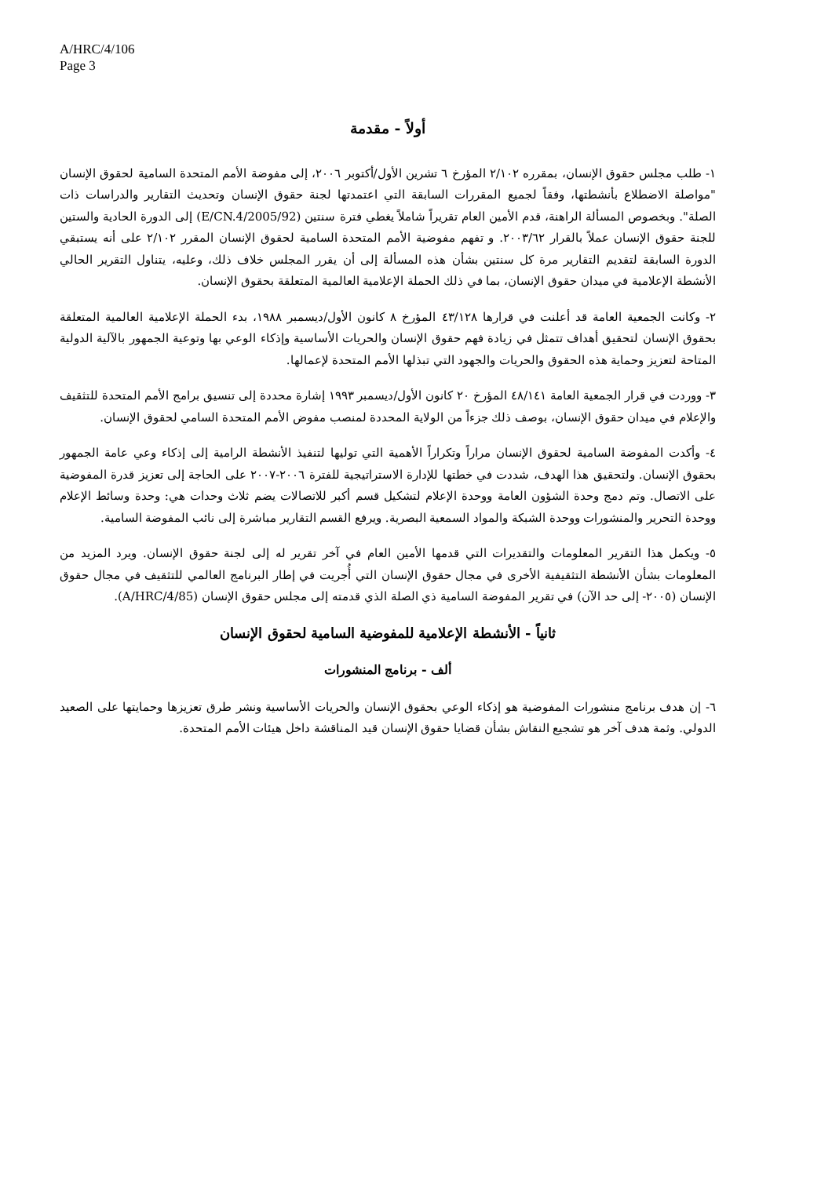A/HRC/4/106
Page 3
أولاً - مقدمة
١- طلب مجلس حقوق الإنسان، بمقرره ٢/١٠٢ المؤرخ ٦ تشرين الأول/أكتوبر ٢٠٠٦، إلى مفوضة الأمم المتحدة السامية لحقوق الإنسان "مواصلة الاضطلاع بأنشطتها، وفقاً لجميع المقررات السابقة التي اعتمدتها لجنة حقوق الإنسان وتحديث التقارير والدراسات ذات الصلة". وبخصوص المسألة الراهنة، قدم الأمين العام تقريراً شاملاً يغطي فترة سنتين (E/CN.4/2005/92) إلى الدورة الحادية والستين للجنة حقوق الإنسان عملاً بالقرار ٢٠٠٣/٦٢. و تفهم مفوضية الأمم المتحدة السامية لحقوق الإنسان المقرر ٢/١٠٢ على أنه يستبقي الدورة السابقة لتقديم التقارير مرة كل سنتين بشأن هذه المسألة إلى أن يقرر المجلس خلاف ذلك، وعليه، يتناول التقرير الحالي الأنشطة الإعلامية في ميدان حقوق الإنسان، بما في ذلك الحملة الإعلامية العالمية المتعلقة بحقوق الإنسان.
٢- وكانت الجمعية العامة قد أعلنت في قرارها ٤٣/١٢٨ المؤرخ ٨ كانون الأول/ديسمبر ١٩٨٨، بدء الحملة الإعلامية العالمية المتعلقة بحقوق الإنسان لتحقيق أهداف تتمثل في زيادة فهم حقوق الإنسان والحريات الأساسية وإذكاء الوعي بها وتوعية الجمهور بالآلية الدولية المتاحة لتعزيز وحماية هذه الحقوق والحريات والجهود التي تبذلها الأمم المتحدة لإعمالها.
٣- ووردت في قرار الجمعية العامة ٤٨/١٤١ المؤرخ ٢٠ كانون الأول/ديسمبر ١٩٩٣ إشارة محددة إلى تنسيق برامج الأمم المتحدة للتثقيف والإعلام في ميدان حقوق الإنسان، بوصف ذلك جزءاً من الولاية المحددة لمنصب مفوض الأمم المتحدة السامي لحقوق الإنسان.
٤- وأكدت المفوضة السامية لحقوق الإنسان مراراً وتكراراً الأهمية التي توليها لتنفيذ الأنشطة الرامية إلى إذكاء وعي عامة الجمهور بحقوق الإنسان. ولتحقيق هذا الهدف، شددت في خطتها للإدارة الاستراتيجية للفترة ٢٠٠٦-٢٠٠٧ على الحاجة إلى تعزيز قدرة المفوضية على الاتصال. وتم دمج وحدة الشؤون العامة ووحدة الإعلام لتشكيل قسم أكبر للاتصالات يضم ثلاث وحدات هي: وحدة وسائط الإعلام ووحدة التحرير والمنشورات ووحدة الشبكة والمواد السمعية البصرية. ويرفع القسم التقارير مباشرة إلى نائب المفوضة السامية.
٥- ويكمل هذا التقرير المعلومات والتقديرات التي قدمها الأمين العام في آخر تقرير له إلى لجنة حقوق الإنسان. ويرد المزيد من المعلومات بشأن الأنشطة التثقيفية الأخرى في مجال حقوق الإنسان التي أُجريت في إطار البرنامج العالمي للتثقيف في مجال حقوق الإنسان (٢٠٠٥- إلى حد الآن) في تقرير المفوضة السامية ذي الصلة الذي قدمته إلى مجلس حقوق الإنسان (A/HRC/4/85).
ثانياً - الأنشطة الإعلامية للمفوضية السامية لحقوق الإنسان
ألف - برنامج المنشورات
٦- إن هدف برنامج منشورات المفوضية هو إذكاء الوعي بحقوق الإنسان والحريات الأساسية ونشر طرق تعزيزها وحمايتها على الصعيد الدولي. وثمة هدف آخر هو تشجيع النقاش بشأن قضايا حقوق الإنسان قيد المناقشة داخل هيئات الأمم المتحدة.